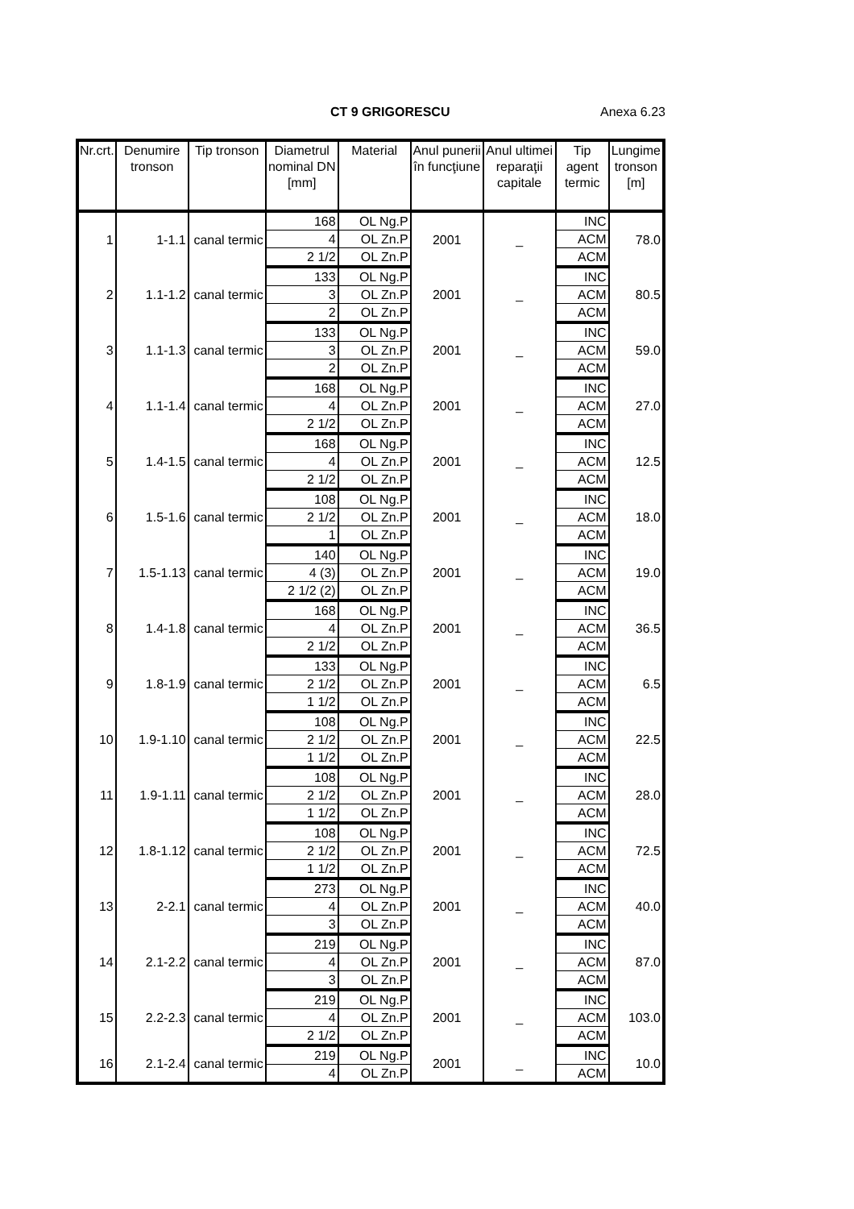CT 9 GRIGORESCU Anexa 6.23
| Nr.crt. | Denumire tronson | Tip tronson | Diametrul nominal DN [mm] | Material | Anul punerii în funcţiune | Anul ultimei reparaţii capitale | Tip agent termic | Lungime tronson [m] |
| --- | --- | --- | --- | --- | --- | --- | --- | --- |
| 1 | 1-1.1 | canal termic | 168 | OL Ng.P | 2001 | _ | INC | 78.0 |
| | | | 4 | OL Zn.P | | | ACM | |
| | | | 2 1/2 | OL Zn.P | | | ACM | |
| 2 | 1.1-1.2 | canal termic | 133 | OL Ng.P | 2001 | _ | INC | 80.5 |
| | | | 3 | OL Zn.P | | | ACM | |
| | | | 2 | OL Zn.P | | | ACM | |
| 3 | 1.1-1.3 | canal termic | 133 | OL Ng.P | 2001 | _ | INC | 59.0 |
| | | | 3 | OL Zn.P | | | ACM | |
| | | | 2 | OL Zn.P | | | ACM | |
| 4 | 1.1-1.4 | canal termic | 168 | OL Ng.P | 2001 | _ | INC | 27.0 |
| | | | 4 | OL Zn.P | | | ACM | |
| | | | 2 1/2 | OL Zn.P | | | ACM | |
| 5 | 1.4-1.5 | canal termic | 168 | OL Ng.P | 2001 | _ | INC | 12.5 |
| | | | 4 | OL Zn.P | | | ACM | |
| | | | 2 1/2 | OL Zn.P | | | ACM | |
| 6 | 1.5-1.6 | canal termic | 108 | OL Ng.P | 2001 | _ | INC | 18.0 |
| | | | 2 1/2 | OL Zn.P | | | ACM | |
| | | | 1 | OL Zn.P | | | ACM | |
| 7 | 1.5-1.13 | canal termic | 140 | OL Ng.P | 2001 | _ | INC | 19.0 |
| | | | 4 (3) | OL Zn.P | | | ACM | |
| | | | 2 1/2 (2) | OL Zn.P | | | ACM | |
| 8 | 1.4-1.8 | canal termic | 168 | OL Ng.P | 2001 | _ | INC | 36.5 |
| | | | 4 | OL Zn.P | | | ACM | |
| | | | 2 1/2 | OL Zn.P | | | ACM | |
| 9 | 1.8-1.9 | canal termic | 133 | OL Ng.P | 2001 | _ | INC | 6.5 |
| | | | 2 1/2 | OL Zn.P | | | ACM | |
| | | | 1 1/2 | OL Zn.P | | | ACM | |
| 10 | 1.9-1.10 | canal termic | 108 | OL Ng.P | 2001 | _ | INC | 22.5 |
| | | | 2 1/2 | OL Zn.P | | | ACM | |
| | | | 1 1/2 | OL Zn.P | | | ACM | |
| 11 | 1.9-1.11 | canal termic | 108 | OL Ng.P | 2001 | _ | INC | 28.0 |
| | | | 2 1/2 | OL Zn.P | | | ACM | |
| | | | 1 1/2 | OL Zn.P | | | ACM | |
| 12 | 1.8-1.12 | canal termic | 108 | OL Ng.P | 2001 | _ | INC | 72.5 |
| | | | 2 1/2 | OL Zn.P | | | ACM | |
| | | | 1 1/2 | OL Zn.P | | | ACM | |
| 13 | 2-2.1 | canal termic | 273 | OL Ng.P | 2001 | _ | INC | 40.0 |
| | | | 4 | OL Zn.P | | | ACM | |
| | | | 3 | OL Zn.P | | | ACM | |
| 14 | 2.1-2.2 | canal termic | 219 | OL Ng.P | 2001 | _ | INC | 87.0 |
| | | | 4 | OL Zn.P | | | ACM | |
| | | | 3 | OL Zn.P | | | ACM | |
| 15 | 2.2-2.3 | canal termic | 219 | OL Ng.P | 2001 | _ | INC | 103.0 |
| | | | 4 | OL Zn.P | | | ACM | |
| | | | 2 1/2 | OL Zn.P | | | ACM | |
| 16 | 2.1-2.4 | canal termic | 219 | OL Ng.P | 2001 | _ | INC | 10.0 |
| | | | 4 | OL Zn.P | | | ACM | |